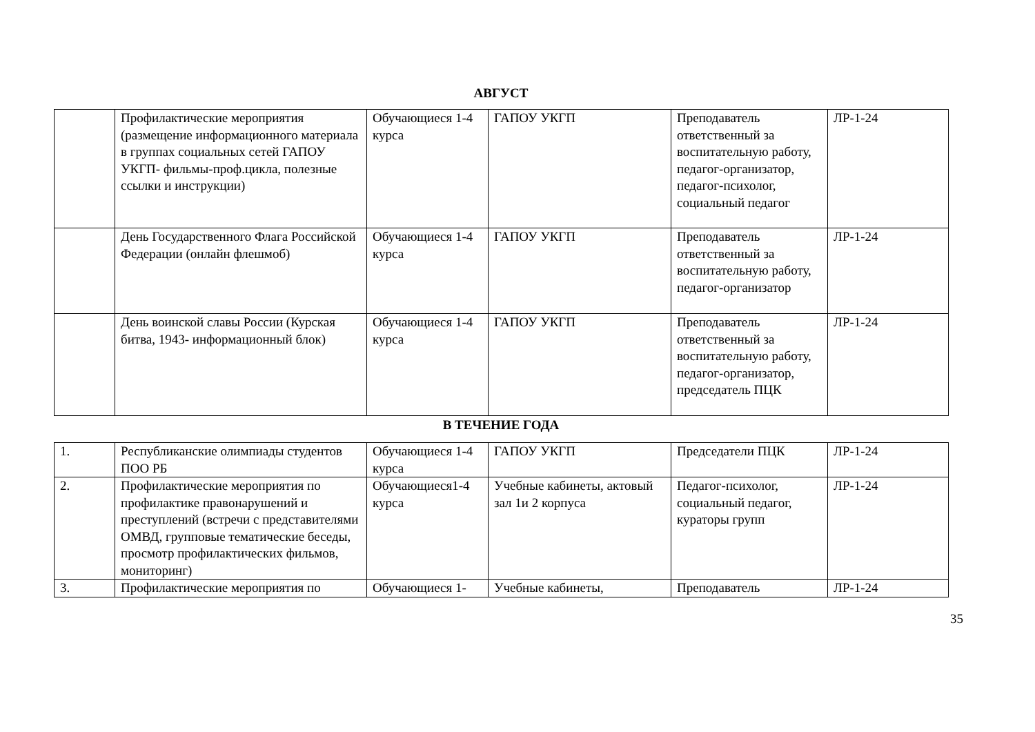АВГУСТ
| | Профилактические мероприятия (размещение информационного материала в группах социальных сетей ГАПОУ УКГП- фильмы-проф.цикла, полезные ссылки и инструкции) | Обучающиеся 1-4 курса | ГАПОУ УКГП | Преподаватель ответственный за воспитательную работу, педагог-организатор, педагог-психолог, социальный педагог | ЛР-1-24 |
| | День Государственного Флага Российской Федерации (онлайн флешмоб) | Обучающиеся 1-4 курса | ГАПОУ УКГП | Преподаватель ответственный за воспитательную работу, педагог-организатор | ЛР-1-24 |
| | День воинской славы России (Курская битва, 1943- информационный блок) | Обучающиеся 1-4 курса | ГАПОУ УКГП | Преподаватель ответственный за воспитательную работу, педагог-организатор, председатель ПЦК | ЛР-1-24 |
В ТЕЧЕНИЕ ГОДА
| 1. | Республиканские олимпиады студентов ПОО РБ | Обучающиеся 1-4 курса | ГАПОУ УКГП | Председатели ПЦК | ЛР-1-24 |
| 2. | Профилактические мероприятия по профилактике правонарушений и преступлений (встречи с представителями ОМВД, групповые тематические беседы, просмотр профилактических фильмов, мониторинг) | Обучающиеся1-4 курса | Учебные кабинеты, актовый зал 1и 2 корпуса | Педагог-психолог, социальный педагог, кураторы групп | ЛР-1-24 |
| 3. | Профилактические мероприятия по | Обучающиеся 1- | Учебные кабинеты, | Преподаватель | ЛР-1-24 |
35